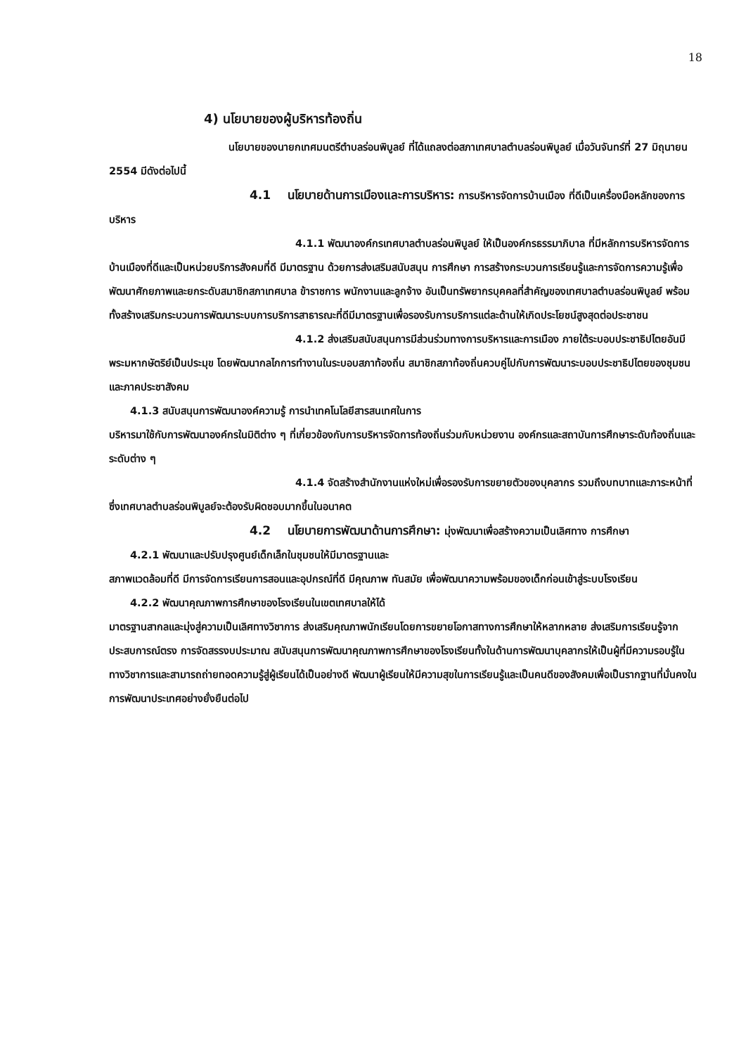18
4) นโยบายของผู้บริหารท้องถิ่น
นโยบายของนายกเทศมนตรีตำบลร่อนพิบูลย์ ที่ได้แถลงต่อสภาเทศบาลตำบลร่อนพิบูลย์ เมื่อวันจันทร์ที่ 27 มิถุนายน 2554 มีดังต่อไปนี้
4.1 นโยบายด้านการเมืองและการบริหาร: การบริหารจัดการบ้านเมือง ที่ดีเป็นเครื่องมือหลักของการบริหาร
4.1.1 พัฒนาองค์กรเทศบาลตำบลร่อนพิบูลย์ ให้เป็นองค์กรธรรมาภิบาล ที่มีหลักการบริหารจัดการบ้านเมืองที่ดีและเป็นหน่วยบริการสังคมที่ดี มีมาตรฐาน ด้วยการส่งเสริมสนับสนุน การศึกษา การสร้างกระบวนการเรียนรู้และการจัดการความรู้เพื่อพัฒนาศักยภาพและยกระดับสมาชิกสภาเทศบาล ข้าราชการ พนักงานและลูกจ้าง อันเป็นทรัพยากรบุคคลที่สำคัญของเทศบาลตำบลร่อนพิบูลย์ พร้อมทั้งสร้างเสริมกระบวนการพัฒนาระบบการบริการสาธารณะที่ดีมีมาตรฐานเพื่อรองรับการบริการแต่ละด้านให้เกิดประโยชน์สูงสุดต่อประชาชน
4.1.2 ส่งเสริมสนับสนุนการมีส่วนร่วมทางการบริหารและการเมือง ภายใต้ระบอบประชาธิปไตยอันมีพระมหากษัตริย์เป็นประมุข โดยพัฒนากลไกการทำงานในระบอบสภาท้องถิ่น สมาชิกสภาท้องถิ่นควบคู่ไปกับการพัฒนาระบอบประชาธิปไตยของชุมชนและภาคประชาสังคม
4.1.3 สนับสนุนการพัฒนาองค์ความรู้ การนำเทคโนโลยีสารสนเทศในการ
บริหารมาใช้กับการพัฒนาองค์กรในมิติต่าง ๆ ที่เกี่ยวข้องกับการบริหารจัดการท้องถิ่นร่วมกับหน่วยงาน องค์กรและสถาบันการศึกษาระดับท้องถิ่นและระดับต่าง ๆ
4.1.4 จัดสร้างสำนักงานแห่งใหม่เพื่อรองรับการขยายตัวของบุคลากร รวมถึงบทบาทและภาระหน้าที่ ซึ่งเทศบาลตำบลร่อนพิบูลย์จะต้องรับผิดชอบมากขึ้นในอนาคต
4.2 นโยบายการพัฒนาด้านการศึกษา: มุ่งพัฒนาเพื่อสร้างความเป็นเลิศทาง การศึกษา
4.2.1 พัฒนาและปรับปรุงศูนย์เด็กเล็กในชุมชนให้มีมาตรฐานและ
สภาพแวดล้อมที่ดี มีการจัดการเรียนการสอนและอุปกรณ์ที่ดี มีคุณภาพ ทันสมัย เพื่อพัฒนาความพร้อมของเด็กก่อนเข้าสู่ระบบโรงเรียน
4.2.2 พัฒนาคุณภาพการศึกษาของโรงเรียนในเขตเทศบาลให้ได้
มาตรฐานสากลและมุ่งสู่ความเป็นเลิศทางวิชาการ ส่งเสริมคุณภาพนักเรียนโดยการขยายโอกาสทางการศึกษาให้หลากหลาย ส่งเสริมการเรียนรู้จากประสบการณ์ตรง การจัดสรรงบประมาณ สนับสนุนการพัฒนาคุณภาพการศึกษาของโรงเรียนทั้งในด้านการพัฒนาบุคลากรให้เป็นผู้ที่มีความรอบรู้ในทางวิชาการและสามารถถ่ายทอดความรู้สู่ผู้เรียนได้เป็นอย่างดี พัฒนาผู้เรียนให้มีความสุขในการเรียนรู้และเป็นคนดีของสังคมเพื่อเป็นรากฐานที่มั่นคงในการพัฒนาประเทศอย่างยั่งยืนต่อไป